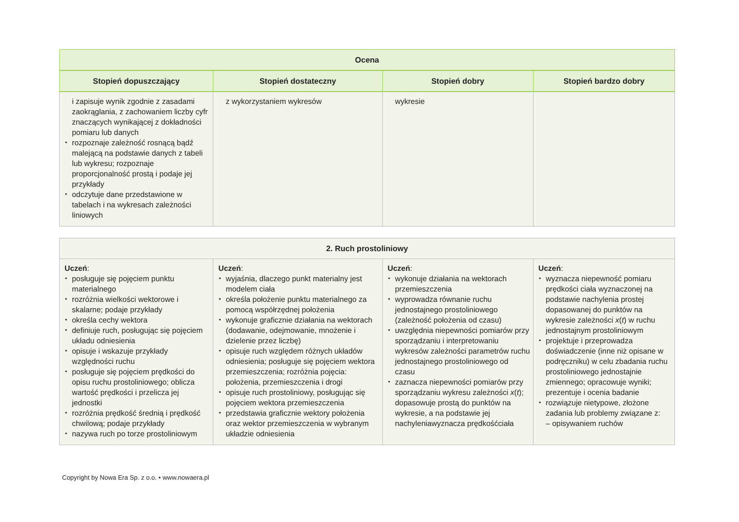| Ocena | | | |
| --- | --- | --- | --- |
| Stopień dopuszczający | Stopień dostateczny | Stopień dobry | Stopień bardzo dobry |
| i zapisuje wynik zgodnie z zasadami zaokrąglania, z zachowaniem liczby cyfr znaczących wynikającej z dokładności pomiaru lub danych • rozpoznaje zależność rosnącą bądź malejącą na podstawie danych z tabeli lub wykresu; rozpoznaje proporcjonalność prostą i podaje jej przykłady • odczytuje dane przedstawione w tabelach i na wykresach zależności liniowych | z wykorzystaniem wykresów | wykresie | |
| 2. Ruch prostoliniowy | | | |
| --- | --- | --- | --- |
| Uczeń : • posługuje się pojęciem punktu materialnego • rozróżnia wielkości wektorowe i skalarne; podaje przykłady • określa cechy wektora • definiuje ruch, posługując się pojęciem układu odniesienia • opisuje i wskazuje przykłady względności ruchu • posługuje się pojęciem prędkości do opisu ruchu prostoliniowego; oblicza wartość prędkości i przelicza jej jednostki • rozróżnia prędkość średnią i prędkość chwilową; podaje przykłady • nazywa ruch po torze prostoliniowym | Uczeń : • wyjaśnia, dlaczego punkt materialny jest modelem ciała • określa położenie punktu materialnego za pomocą współrzędnej położenia • wykonuje graficznie działania na wektorach (dodawanie, odejmowanie, mnożenie i dzielenie przez liczbę) • opisuje ruch względem różnych układów odniesienia; posługuje się pojęciem wektora przemieszczenia; rozróżnia pojęcia: położenia, przemieszczenia i drogi • opisuje ruch prostoliniowy, posługując się pojęciem wektora przemieszczenia • przedstawia graficznie wektory położenia oraz wektor przemieszczenia w wybranym układzie odniesienia | Uczeń : • wykonuje działania na wektorach przemieszczenia • wyprowadza równanie ruchu jednostajnego prostoliniowego (zależność położenia od czasu) • uwzględnia niepewności pomiarów przy sporządzaniu i interpretowaniu wykresów zależności parametrów ruchu jednostajnego prostoliniowego od czasu • zaznacza niepewności pomiarów przy sporządzaniu wykresu zależności x ( t ); dopasowuje prostą do punktów na wykresie, a na podstawie jej nachyleniawyznacza prędkośćciała | Uczeń : • wyznacza niepewność pomiaru prędkości ciała wyznaczonej na podstawie nachylenia prostej dopasowanej do punktów na wykresie zależności x ( t ) w ruchu jednostajnym prostoliniowym • projektuje i przeprowadza doświadczenie (inne niż opisane w podręczniku) w celu zbadania ruchu prostoliniowego jednostajnie zmiennego; opracowuje wyniki; prezentuje i ocenia badanie • rozwiązuje nietypowe, złożone zadania lub problemy związane z: – opisywaniem ruchów |
Copyright by Nowa Era Sp. z o.o. • www.nowaera.pl